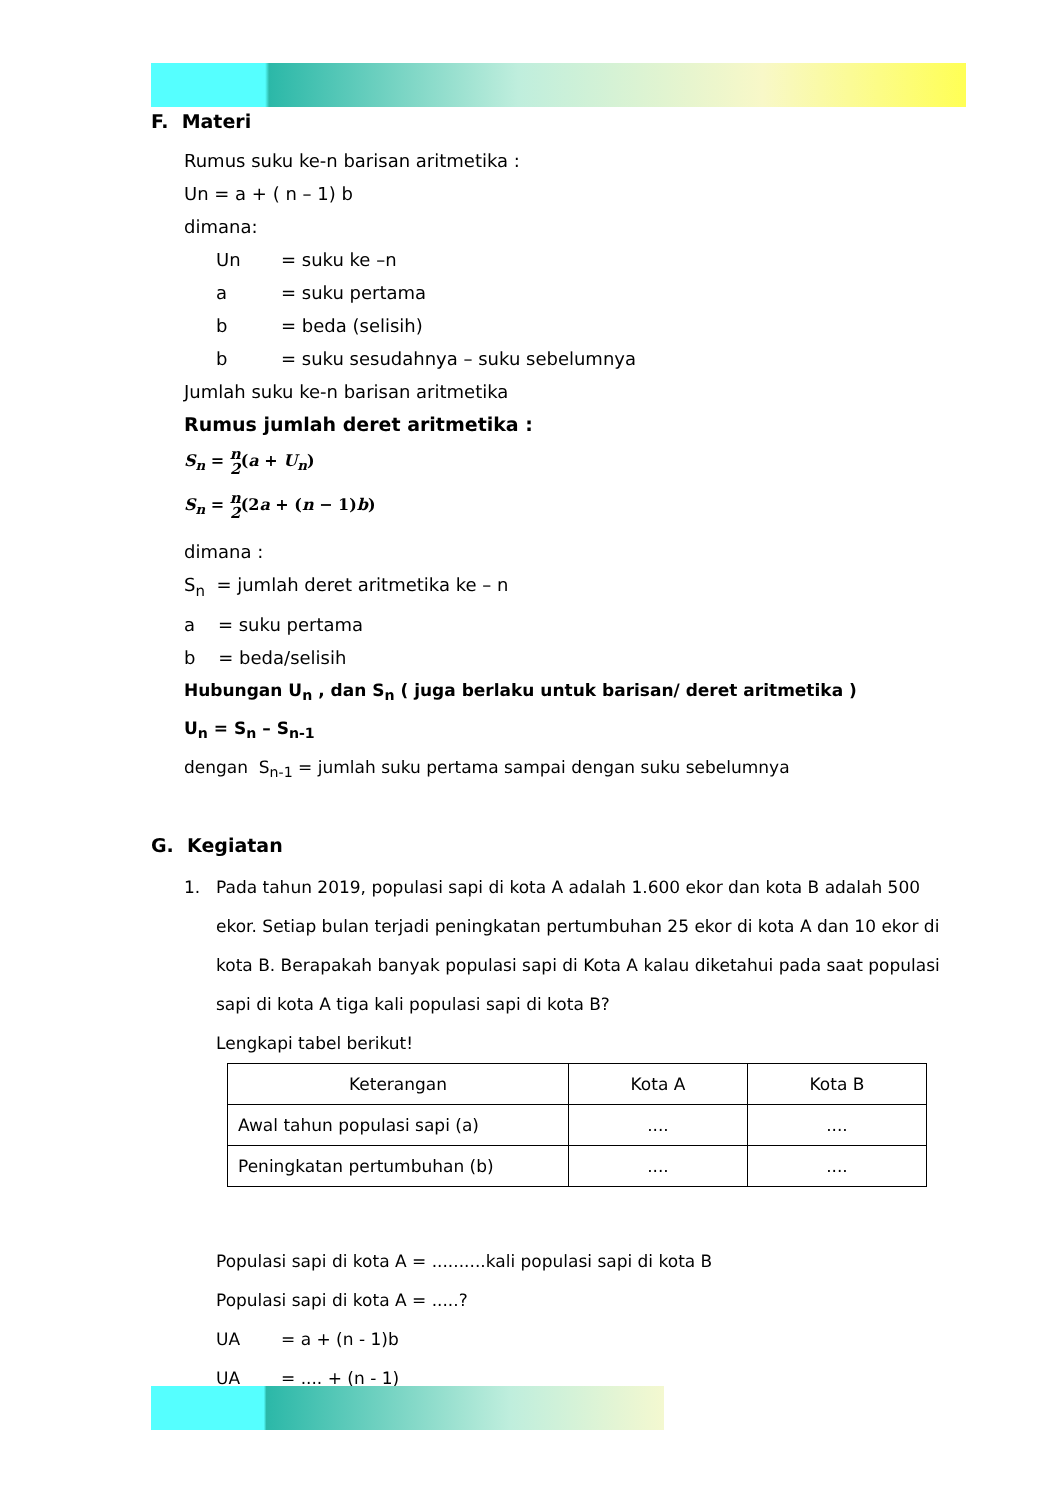F. Materi
Rumus suku ke-n barisan aritmetika :
Un = a + ( n – 1) b
dimana:
Un = suku ke –n
a = suku pertama
b = beda (selisih)
b = suku sesudahnya – suku sebelumnya
Jumlah suku ke-n barisan aritmetika
Rumus jumlah deret aritmetika :
S<sub>n</sub> = n
2(a + U<sub>n</sub>)
S<sub>n</sub> = n
2(2a + (n − 1)b)
dimana :
S<sub>n</sub> = jumlah deret aritmetika ke – n
a = suku pertama
b = beda/selisih
Hubungan U<sub>n</sub> , dan S<sub>n</sub> ( juga berlaku untuk barisan/ deret aritmetika )
U<sub>n</sub> = S<sub>n</sub> – S<sub>n-1</sub>
dengan S<sub>n-1</sub> = jumlah suku pertama sampai dengan suku sebelumnya
G. Kegiatan
1. Pada tahun 2019, populasi sapi di kota A adalah 1.600 ekor dan kota B adalah 500 ekor. Setiap bulan terjadi peningkatan pertumbuhan 25 ekor di kota A dan 10 ekor di kota B. Berapakah banyak populasi sapi di Kota A kalau diketahui pada saat populasi sapi di kota A tiga kali populasi sapi di kota B?
Lengkapi tabel berikut!
| Keterangan | Kota A | Kota B |
| Awal tahun populasi sapi (a) | .... | .... |
| Peningkatan pertumbuhan (b) | .... | .... |
Populasi sapi di kota A = ..........kali populasi sapi di kota B
Populasi sapi di kota A = .....?
UA = a + (n - 1)b
UA = .... + (n - 1)